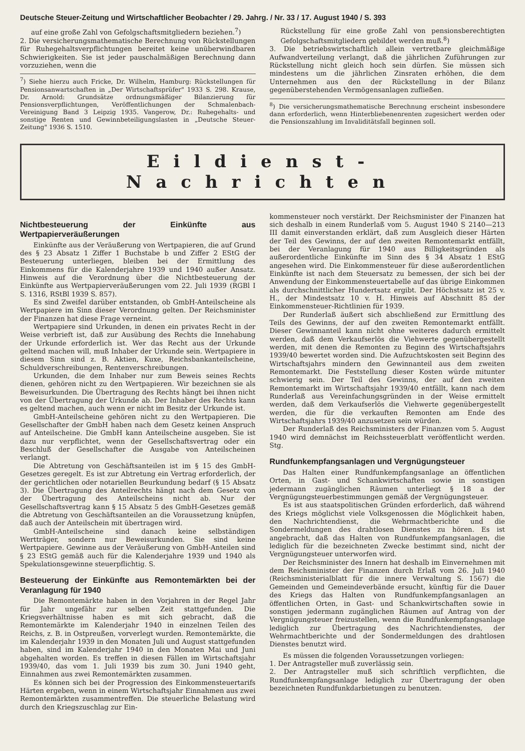Deutsche Steuer-Zeitung und Wirtschaftlicher Beobachter / 29. Jahrg. / Nr. 33 / 17. August 1940 / S. 393
auf eine große Zahl von Gefolgschaftsmitgliedern beziehen.<sup>7</sup>)
2. Die versicherungsmathematische Berechnung von Rückstellungen für Ruhegehaltsverpflichtungen bereitet keine unüberwindbaren Schwierigkeiten. Sie ist jeder pauschalmäßigen Berechnung dann vorzuziehen, wenn die
<sup>7</sup>) Siehe hierzu auch Fricke, Dr. Wilhelm, Hamburg: Rückstellungen für Pensionsanwartschaften in „Der Wirtschaftsprüfer" 1933 S. 298. Krause, Dr. Arnold: Grundsätze ordnungsmäßiger Bilanzierung für Pensionsverpflichtungen, Veröffentlichungen der Schmalenbach-Vereinigung Band 3 Leipzig 1935. Vangerow, Dr.: Ruhegehalts- und sonstige Renten und Gewinnbeteiligungslasten in „Deutsche Steuer-Zeitung" 1936 S. 1510.
Rückstellung für eine große Zahl von pensionsberechtigten Gefolgschaftsmitgliedern gebildet werden muß.<sup>8</sup>)
3. Die betriebswirtschaftlich allein vertretbare gleichmäßige Aufwandverteilung verlangt, daß die jährlichen Zuführungen zur Rückstellung nicht gleich hoch sein dürfen. Sie müssen sich mindestens um die jährlichen Zinsraten erhöhen, die dem Unternehmen aus den der Rückstellung in der Bilanz gegenüberstehenden Vermögensanlagen zufließen.
<sup>8</sup>) Die versicherungsmathematische Berechnung erscheint insbesondere dann erforderlich, wenn Hinterbliebenenrenten zugesichert werden oder die Pensionszahlung im Invaliditätsfall beginnen soll.
Eildienst-Nachrichten
Nichtbesteuerung der Einkünfte aus Wertpapierveräußerungen
Einkünfte aus der Veräußerung von Wertpapieren, die auf Grund des § 23 Absatz 1 Ziffer 1 Buchstabe b und Ziffer 2 EStG der Besteuerung unterliegen, bleiben bei der Ermittlung des Einkommens für die Kalenderjahre 1939 und 1940 außer Ansatz. Hinweis auf die Verordnung über die Nichtbesteuerung der Einkünfte aus Wertpapierveräußerungen vom 22. Juli 1939 (RGBl I S. 1316, RStBl 1939 S. 857).
Es sind Zweifel darüber entstanden, ob GmbH-Anteilscheine als Wertpapiere im Sinn dieser Verordnung gelten. Der Reichsminister der Finanzen hat diese Frage verneint.
Wertpapiere sind Urkunden, in denen ein privates Recht in der Weise verbrieft ist, daß zur Ausübung des Rechts die Innehabung der Urkunde erforderlich ist. Wer das Recht aus der Urkunde geltend machen will, muß Inhaber der Urkunde sein. Wertpapiere in diesem Sinn sind z. B. Aktien, Kuxe, Reichsbankanteilscheine, Schuldverschreibungen, Rentenverschreibungen.
Urkunden, die dem Inhaber nur zum Beweis seines Rechts dienen, gehören nicht zu den Wertpapieren. Wir bezeichnen sie als Beweisurkunden. Die Übertragung des Rechts hängt bei ihnen nicht von der Übertragung der Urkunde ab. Der Inhaber des Rechts kann es geltend machen, auch wenn er nicht im Besitz der Urkunde ist.
GmbH-Anteilscheine gehören nicht zu den Wertpapieren. Die Gesellschafter der GmbH haben nach dem Gesetz keinen Anspruch auf Anteilscheine. Die GmbH kann Anteilscheine ausgeben. Sie ist dazu nur verpflichtet, wenn der Gesellschaftsvertrag oder ein Beschluß der Gesellschafter die Ausgabe von Anteilscheinen verlangt.
Die Abtretung von Geschäftsanteilen ist im § 15 des GmbH-Gesetzes geregelt. Es ist zur Abtretung ein Vertrag erforderlich, der der gerichtlichen oder notariellen Beurkundung bedarf (§ 15 Absatz 3). Die Übertragung des Anteilrechts hängt nach dem Gesetz von der Übertragung des Anteilscheins nicht ab. Nur der Gesellschaftsvertrag kann § 15 Absatz 5 des GmbH-Gesetzes gemäß die Abtretung von Geschäftsanteilen an die Voraussetzung knüpfen, daß auch der Anteilschein mit übertragen wird.
GmbH-Anteilscheine sind danach keine selbständigen Wertträger, sondern nur Beweisurkunden. Sie sind keine Wertpapiere. Gewinne aus der Veräußerung von GmbH-Anteilen sind § 23 EStG gemäß auch für die Kalenderjahre 1939 und 1940 als Spekulationsgewinne steuerpflichtig. S.
Besteuerung der Einkünfte aus Remontemärkten bei der Veranlagung für 1940
Die Remontemärkte haben in den Vorjahren in der Regel Jahr für Jahr ungefähr zur selben Zeit stattgefunden. Die Kriegsverhältnisse haben es mit sich gebracht, daß die Remontemärkte im Kalenderjahr 1940 in einzelnen Teilen des Reichs, z. B. in Ostpreußen, vorverlegt wurden. Remontemärkte, die im Kalenderjahr 1939 in den Monaten Juli und August stattgefunden haben, sind im Kalenderjahr 1940 in den Monaten Mai und Juni abgehalten worden. Es treffen in diesen Fällen im Wirtschaftsjahr 1939/40, das vom 1. Juli 1939 bis zum 30. Juni 1940 geht, Einnahmen aus zwei Remontemärkten zusammen.
Es können sich bei der Progression des Einkommensteuertarifs Härten ergeben, wenn in einem Wirtschaftsjahr Einnahmen aus zwei Remontemärkten zusammentreffen. Die steuerliche Belastung wird durch den Kriegszuschlag zur Ein-
kommensteuer noch verstärkt. Der Reichsminister der Finanzen hat sich deshalb in einem Runderlaß vom 5. August 1940 S 2140—213 III damit einverstanden erklärt, daß zum Ausgleich dieser Härten der Teil des Gewinns, der auf den zweiten Remontemarkt entfällt, bei der Veranlagung für 1940 aus Billigkeitsgründen als außerordentliche Einkünfte im Sinn des § 34 Absatz 1 EStG angesehen wird. Die Einkommensteuer für diese außerordentlichen Einkünfte ist nach dem Steuersatz zu bemessen, der sich bei der Anwendung der Einkommensteuertabelle auf das übrige Einkommen als durchschnittlicher Hundertsatz ergibt. Der Höchstsatz ist 25 v. H., der Mindestsatz 10 v. H. Hinweis auf Abschnitt 85 der Einkommensteuer-Richtlinien für 1939.
Der Runderlaß äußert sich abschließend zur Ermittlung des Teils des Gewinns, der auf den zweiten Remontemarkt entfällt. Dieser Gewinnanteil kann nicht ohne weiteres dadurch ermittelt werden, daß dem Verkaufserlös die Viehwerte gegenübergestellt werden, mit denen die Remonten zu Beginn des Wirtschaftsjahrs 1939/40 bewertet worden sind. Die Aufzuchtskosten seit Beginn des Wirtschaftsjahrs mindern den Gewinnanteil aus dem zweiten Remontemarkt. Die Feststellung dieser Kosten würde mitunter schwierig sein. Der Teil des Gewinns, der auf den zweiten Remontemarkt im Wirtschaftsjahr 1939/40 entfällt, kann nach dem Runderlaß aus Vereinfachungsgründen in der Weise ermittelt werden, daß dem Verkaufserlös die Viehwerte gegenübergestellt werden, die für die verkauften Remonten am Ende des Wirtschaftsjahrs 1939/40 anzusetzen sein würden.
Der Runderlaß des Reichsministers der Finanzen vom 5. August 1940 wird demnächst im Reichssteuerblatt veröffentlicht werden. Stg.
Rundfunkempfangsanlagen und Vergnügungsteuer
Das Halten einer Rundfunkempfangsanlage an öffentlichen Orten, in Gast- und Schankwirtschaften sowie in sonstigen jedermann zugänglichen Räumen unterliegt § 18 a der Vergnügungsteuerbestimmungen gemäß der Vergnügungsteuer.
Es ist aus staatspolitischen Gründen erforderlich, daß während des Kriegs möglichst viele Volksgenossen die Möglichkeit haben, den Nachrichtendienst, die Wehrmachtberichte und die Sondermeldungen des drahtlosen Dienstes zu hören. Es ist angebracht, daß das Halten von Rundfunkempfangsanlagen, die lediglich für die bezeichneten Zwecke bestimmt sind, nicht der Vergnügungsteuer unterworfen wird.
Der Reichsminister des Innern hat deshalb im Einvernehmen mit dem Reichsminister der Finanzen durch Erlaß vom 26. Juli 1940 (Reichsministerialblatt für die innere Verwaltung S. 1567) die Gemeinden und Gemeindeverbände ersucht, künftig für die Dauer des Kriegs das Halten von Rundfunkempfangsanlagen an öffentlichen Orten, in Gast- und Schankwirtschaften sowie in sonstigen jedermann zugänglichen Räumen auf Antrag von der Vergnügungsteuer freizustellen, wenn die Rundfunkempfangsanlage lediglich zur Übertragung des Nachrichtendienstes, der Wehrmachtberichte und der Sondermeldungen des drahtlosen Dienstes benutzt wird.
Es müssen die folgenden Voraussetzungen vorliegen:
1. Der Antragsteller muß zuverlässig sein.
2. Der Antragsteller muß sich schriftlich verpflichten, die Rundfunkempfangsanlage lediglich zur Übertragung der oben bezeichneten Rundfunkdarbietungen zu benutzen.